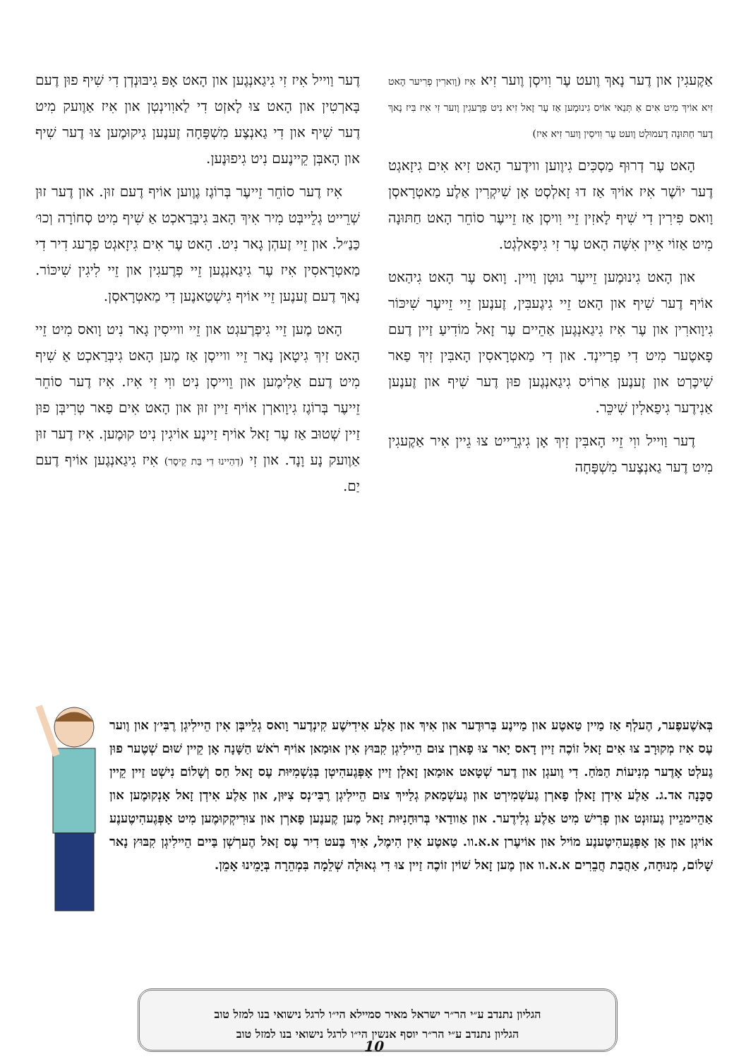אַקֶעגִין און דֶער נָאךְ וֶועט עֶר וִויסְן וֶוער זִיא אִיז (וָוארִין פְרִיער הָאט זִיא אוֹיךְ מִיט אִים אַ תְּנַאי אוֹיס גִינוּמֶען אַז עֶר זָאל זִיא נִיט פְרֶעגִין וֶוער זִי אִיז בִּיז נָאךְ דֶער חַתּוּנָה דֶעמוּלְט וֶועט עֶר וִויסִין וֶוער זִיא אִיז)
הָאט עֶר דְרוּף מַסְכִּים גִיוֶוען ווידֶער הָאט זִיא אִים גִיזָאגְט דֶער יוֹשֶׁר אִיז אוֹיךְ אַז דוּ זָאלְסְט אָן שִׁיקְרִין אַלֶע מַאטְרָאסְן וָואס פִירִין דִי שִׁיף לָאזִין זֵיי וִויסְן אַז זֵייעֶר סוֹחֵר הָאט חַתּוּנָה מִיט אַזוֹי אֵיין אִשָּׁה הָאט עֶר זִי גִיפָאלְגְט.
און הָאט גִינוּמֶען זֵייעֶר גוּטְן וַויין. וָואס עֶר הָאט גִיהַאט אוֹיף דֶער שִׁיף און הָאט זֵיי גִיגֶעבִּין, זֶענֶען זֵיי זֵייעֶר שִׁיכּוֹר גִיוָוארִין און עֶר אִיז גִיגַאנְגֶען אַהֵיים עֶר זָאל מוֹדִיעַ זַיין דֶעם פָאטֶער מִיט דִי פְרַיינְד. און דִי מַאטְרָאסִין הָאבִּין זִיךְ פַאר שִׁיכֶּרְט און זֶענֶען אַרוֹיס גִיגַאנְגֶען פוּן דֶער שִׁיף און זֶענֶען אַנִידֶער גִיפַאלִין שִׁיכֵּר.
דֶער וַוייל ווִי זֵיי הָאבִּין זִיךְ אָן גִיגְרֵייט צוּ גֵיין אִיר אַקֶעגִין מִיט דֶער גַאנְצֶער מִשְׁפָּחָה
דֶער וַוייל אִיז זִי גִיגַאנְגֶען און הָאט אָפּ גִיבּוּנְדְן דִי שִׁיף פוּן דֶעם בָּארְטִין און הָאט צוּ לָאזְט דִי לַאוִוינְטְן און אִיז אַוֶועק מִיט דֶער שִׁיף און דִי גַאנְצֶע מִשְׁפָּחָה זֶענֶען גִיקוּמֶען צוּ דֶער שִׁיף און הָאבְּן קֵיינֶעם נִיט גִיפוּנֶען.
אִיז דֶער סוֹחֵר זֵייעֶר בְּרוֹגֶז גֶוֶוען אוֹיף דֶעם זוּן. און דֶער זוּן שְׁרֵייט גְלֵייבְּט מִיר אִיךְ הָאבּ גִיבְּרַאכְט אַ שִׁיף מִיט סְחוֹרָה וְכוּ׳ כַּנַ״ל. און זֵיי זֶעהְן גָאר נִיט. הָאט עֶר אִים גִיזָאגְט פְרֶעג דִיר דִי מַאטְרָאסִין אִיז עֶר גִיגַאנְגֶען זֵיי פְרֶעגִין און זֵיי לִיגִין שִׁיכּוֹר. נָאךְ דֶעם זֶענֶען זֵיי אוֹיף גִישְׁטַאנֶען דִי מַאטְרָאסְן.
הָאט מֶען זֵיי גִיפְרֶעגְט און זֵיי ווייסִין גָאר נִיט וָואס מִיט זֵיי הָאט זִיךְ גִיטָאן נָאר זֵיי ווייסְן אַז מֶען הָאט גִיבְּרַאכְט אַ שִׁיף מִיט דֶעם אַלִימֶען און וֵוייסְן נִיט ווִי זִי אִיז. אִיז דֶער סוֹחֵר זֵייעֶר בְּרוֹגֶז גִיוָוארְן אוֹיף זַיין זוּן און הָאט אִים פַאר טְרִיבְּן פוּן זַיין שְׁטוּב אַז עֶר זָאל אוֹיף זַיינֶע אוֹיגִין נִיט קוּמֶען. אִיז דֶער זוּן אַוֶועק נָע וָנָד. און זִי (דְהַיינוּ דִי בַּת קֵיסָר) אִיז גִיגַאנְגֶען אוֹיף דֶעם יַם.
בְּאשֶׁעפֶער, הֶעלְף אַז מַיין טַאטֶע און מַיינֶע בְּרוּדֶער און אִיךְ און אַלֶע אִידִישֶׁע קִינְדֶער וָואס גְלֵייבְּן אִין הֵיילִיגְן רֶבִּי׳ן און וֶוער עֶס אִיז מְקוּרָב צוּ אִים זָאל זוֹכֶה זַיין דָאס יָאר צוּ פָארְן צוּם הֵיילִיגְן קִבּוּץ אִין אוּמַאן אוֹיף רֹאשׁ הַשָּׁנָה אָן קֵיין שׁוּם שְׁטֶער פוּן גֶעלְט אָדֶער מְנִיעוֹת הַמֹּחַ. דִי וֶועגְן און דֶער שְׁטָאט אוּמַאן זָאלְן זַיין אָפְּגֶעהִיטְן בְּגַשְׁמִיּוּת עֶס זָאל חַס וְשָׁלוֹם נִישְׁט זַיין קֵיין סַכָּנָה אד.ג. אַלֶע אִידְן זָאלְן פָארְן גֶעשְׁמִירְט און גֶעשְׁמַאק גְלַייךְ צוּם הֵיילִיגְן רֶבִּי׳נְס צִיּוּן, און אַלֶע אִידְן זָאל אָנְקוּמֶען און אַהֵיימגֵיין גֶעזוּנְט און פְרִישׁ מִיט אַלֶע גְלִידֶער. און אַוודַאי בְּרוּחָנִיּוּת זָאל מֶען קֶענֶען פָארְן און צוּרִיקְקוּמֶען מִיט אָפְּגֶעהִיטֶענֶע אוֹיגְן און אַן אָפְּגֶעהִיטֶענֶע מוֹיל און אוֹיעֶרן א.א.וו. טַאטֶע אִין הִימֶל, אִיךְ בֶּעט דִיר עֶס זָאל הֶערְשְׁן בַּיים הֵיילִיגְן קִבּוּץ נָאר שָׁלוֹם, מְנוּחָה, אַהֲבַת חֲבֵרִים א.א.וו און מֶען זָאל שׁוֹין זוֹכֶה זַיין צוּ דִי גְאוּלָה שְׁלֵמָה בִּמְהֵרָה בְּיָמֵינוּ אָמֵן.
הגליון נתנדב ע״י הר״ר ישראל מאיר סמיילא הי״ו לרגל נישואי בנו למזל טוב
הגליון נתנדב ע״י הר״ר יוסף אנשין הי״ו לרגל נישואי בנו למזל טוב
10